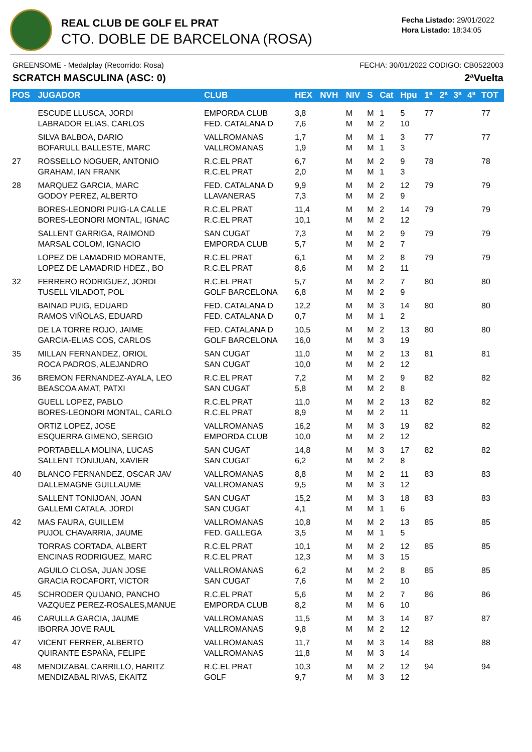REAL CLUB DE GOLF EL PRAT
CTO. DOBLE DE BARCELONA (ROSA)
Fecha Listado: 29/01/2022
Hora Listado: 18:34:05
GREENSOME - Medalplay (Recorrido: Rosa) FECHA: 30/01/2022 CODIGO: CB0522003
SCRATCH MASCULINA (ASC: 0) 2ªVuelta
| POS | JUGADOR | CLUB | HEX | NVH | NIV | S | Cat | Hpu | 1ª | 2ª | 3ª | 4ª | TOT |
| --- | --- | --- | --- | --- | --- | --- | --- | --- | --- | --- | --- | --- | --- |
| | ESCUDE LLUSCA, JORDI LABRADOR ELIAS, CARLOS | EMPORDA CLUB FED. CATALANA D | 3,8 7,6 | | M M | M M | 1 2 | 5 10 | 77 | | | | 77 |
| | SILVA BALBOA, DARIO BOFARULL BALLESTE, MARC | VALLROMANAS VALLROMANAS | 1,7 1,9 | | M M | M M | 1 1 | 3 3 | 77 | | | | 77 |
| 27 | ROSSELLO NOGUER, ANTONIO GRAHAM, IAN FRANK | R.C.EL PRAT R.C.EL PRAT | 6,7 2,0 | | M M | M M | 2 1 | 9 3 | 78 | | | | 78 |
| 28 | MARQUEZ GARCIA, MARC GODOY PEREZ, ALBERTO | FED. CATALANA D LLAVANERAS | 9,9 7,3 | | M M | M M | 2 2 | 12 9 | 79 | | | | 79 |
| | BORES-LEONORI PUIG-LA CALLE BORES-LEONORI MONTAL, IGNAC | R.C.EL PRAT R.C.EL PRAT | 11,4 10,1 | | M M | M M | 2 2 | 14 12 | 79 | | | | 79 |
| | SALLENT GARRIGA, RAIMOND MARSAL COLOM, IGNACIO | SAN CUGAT EMPORDA CLUB | 7,3 5,7 | | M M | M M | 2 2 | 9 7 | 79 | | | | 79 |
| | LOPEZ DE LAMADRID MORANTE, LOPEZ DE LAMADRID HDEZ., BO | R.C.EL PRAT R.C.EL PRAT | 6,1 8,6 | | M M | M M | 2 2 | 8 11 | 79 | | | | 79 |
| 32 | FERRERO RODRIGUEZ, JORDI TUSELL VILADOT, POL | R.C.EL PRAT GOLF BARCELONA | 5,7 6,8 | | M M | M M | 2 2 | 7 9 | 80 | | | | 80 |
| | BAINAD PUIG, EDUARD RAMOS VIÑOLAS, EDUARD | FED. CATALANA D FED. CATALANA D | 12,2 0,7 | | M M | M M | 3 1 | 14 2 | 80 | | | | 80 |
| | DE LA TORRE ROJO, JAIME GARCIA-ELIAS COS, CARLOS | FED. CATALANA D GOLF BARCELONA | 10,5 16,0 | | M M | M M | 2 3 | 13 19 | 80 | | | | 80 |
| 35 | MILLAN FERNANDEZ, ORIOL ROCA PADROS, ALEJANDRO | SAN CUGAT SAN CUGAT | 11,0 10,0 | | M M | M M | 2 2 | 13 12 | 81 | | | | 81 |
| 36 | BREMON FERNANDEZ-AYALA, LEO BEASCOA AMAT, PATXI | R.C.EL PRAT SAN CUGAT | 7,2 5,8 | | M M | M M | 2 2 | 9 8 | 82 | | | | 82 |
| | GUELL LOPEZ, PABLO BORES-LEONORI MONTAL, CARLO | R.C.EL PRAT R.C.EL PRAT | 11,0 8,9 | | M M | M M | 2 2 | 13 11 | 82 | | | | 82 |
| | ORTIZ LOPEZ, JOSE ESQUERRA GIMENO, SERGIO | VALLROMANAS EMPORDA CLUB | 16,2 10,0 | | M M | M M | 3 2 | 19 12 | 82 | | | | 82 |
| | PORTABELLA MOLINA, LUCAS SALLENT TONIJUAN, XAVIER | SAN CUGAT SAN CUGAT | 14,8 6,2 | | M M | M M | 3 2 | 17 8 | 82 | | | | 82 |
| 40 | BLANCO FERNANDEZ, OSCAR JAV DALLEMAGNE GUILLAUME | VALLROMANAS VALLROMANAS | 8,8 9,5 | | M M | M M | 2 3 | 11 12 | 83 | | | | 83 |
| | SALLENT TONIJOAN, JOAN GALLEMI CATALA, JORDI | SAN CUGAT SAN CUGAT | 15,2 4,1 | | M M | M M | 3 1 | 18 6 | 83 | | | | 83 |
| 42 | MAS FAURA, GUILLEM PUJOL CHAVARRIA, JAUME | VALLROMANAS FED. GALLEGA | 10,8 3,5 | | M M | M M | 2 1 | 13 5 | 85 | | | | 85 |
| | TORRAS CORTADA, ALBERT ENCINAS RODRIGUEZ, MARC | R.C.EL PRAT R.C.EL PRAT | 10,1 12,3 | | M M | M M | 2 3 | 12 15 | 85 | | | | 85 |
| | AGUILO CLOSA, JUAN JOSE GRACIA ROCAFORT, VICTOR | VALLROMANAS SAN CUGAT | 6,2 7,6 | | M M | M M | 2 2 | 8 10 | 85 | | | | 85 |
| 45 | SCHRODER QUIJANO, PANCHO VAZQUEZ PEREZ-ROSALES,MANUE | R.C.EL PRAT EMPORDA CLUB | 5,6 8,2 | | M M | M M | 2 6 | 7 10 | 86 | | | | 86 |
| 46 | CARULLA GARCIA, JAUME IBORRA JOVE RAUL | VALLROMANAS VALLROMANAS | 11,5 9,8 | | M M | M M | 3 2 | 14 12 | 87 | | | | 87 |
| 47 | VICENT FERRER, ALBERTO QUIRANTE ESPAÑA, FELIPE | VALLROMANAS VALLROMANAS | 11,7 11,8 | | M M | M M | 3 3 | 14 14 | 88 | | | | 88 |
| 48 | MENDIZABAL CARRILLO, HARITZ MENDIZABAL RIVAS, EKAITZ | R.C.EL PRAT GOLF | 10,3 9,7 | | M M | M M | 2 3 | 12 12 | 94 | | | | 94 |